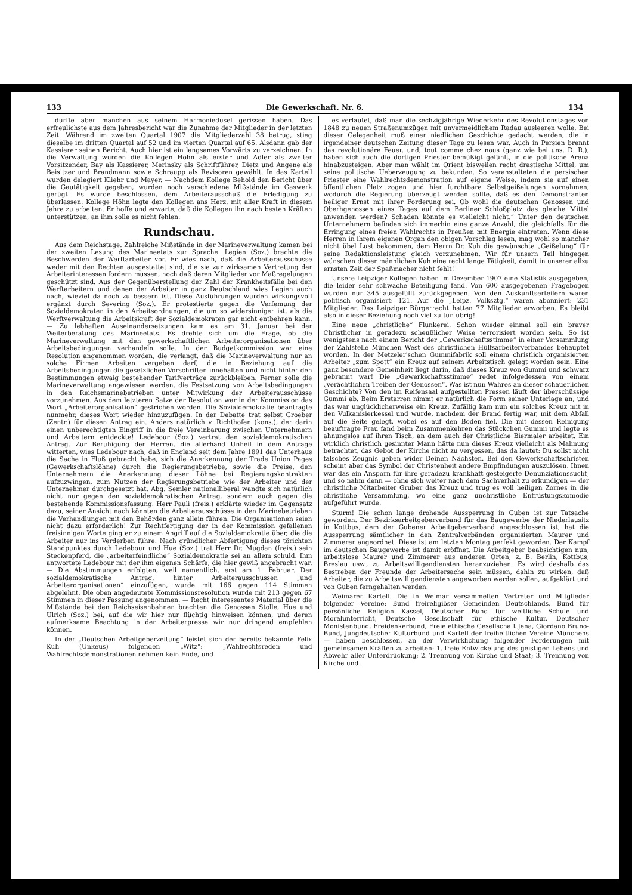133 Die Gewerkschaft. Nr. 6. 134
dürfte aber manchen aus seinem Harmoniedusel gerissen haben. Das erfreulichste aus dem Jahresbericht war die Zunahme der Mitglieder in der letzten Zeit. Während im zweiten Quartal 1907 die Mitgliederzahl 38 betrug, stieg dieselbe im dritten Quartal auf 52 und im vierten Quartal auf 65. Alsdann gab der Kassierer seinen Bericht. Auch hier ist ein langsames Vorwärts zu verzeichnen. In die Verwaltung wurden die Kollegen Höhn als erster und Adler als zweiter Vorsitzender, Bay als Kassierer, Merinsky als Schriftführer, Dietz und Angene als Beisitzer und Brandmann sowie Schraupp als Revisoren gewählt. In das Kartell wurden delegiert Kliehr und Mayer. — Nachdem Kollege Behold den Bericht über die Gautätigkeit gegeben, wurden noch verschiedene Mißstände im Gaswerk gerügt. Es wurde beschlossen, dem Arbeiterausschuß die Erledigung zu überlassen. Kollege Höhn legte den Kollegen ans Herz, mit aller Kraft in diesem Jahre zu arbeiten. Er hoffe und erwarte, daß die Kollegen ihn nach besten Kräften unterstützen, an ihm solle es nicht fehlen.
Rundschau.
Aus dem Reichstage. Zahlreiche Mißstände in der Marineverwaltung kamen bei der zweiten Lesung des Marineetats zur Sprache. Legien (Soz.) brachte die Beschwerden der Werftarbeiter vor. Er wies nach, daß die Arbeiterausschüsse weder mit den Rechten ausgestattet sind, die sie zur wirksamen Vertretung der Arbeiterinteressen fordern müssen, noch daß deren Mitglieder vor Maßregelungen geschützt sind. Aus der Gegenüberstellung der Zahl der Krankheitsfälle bei den Werftarbeitern und denen der Arbeiter in ganz Deutschland wies Legien auch nach, wieviel da noch zu bessern ist. Diese Ausführungen wurden wirkungsvoll ergänzt durch Severing (Soz.). Er protestierte gegen die Verfemung der Sozialdemokraten in den Arbeitsordnungen, die um so widersinniger ist, als die Werftverwaltung die Arbeitskraft der Sozialdemokraten gar nicht entbehren kann. — Zu lebhaften Auseinandersetzungen kam es am 31. Januar bei der Weiterberatung des Marineetats. Es drehte sich um die Frage, ob die Marineverwaltung mit den gewerkschaftlichen Arbeiterorganisationen über Arbeitsbedingungen verhandeln solle. In der Budgetkommission war eine Resolution angenommen worden, die verlangt, daß die Marineverwaltung nur an solche Firmen Arbeiten vergeben darf, die in Beziehung auf die Arbeitsbedingungen die gesetzlichen Vorschriften innehalten und nicht hinter den Bestimmungen etwaig bestehender Tarifverträge zurückbleiben. Ferner solle die Marineverwaltung angewiesen werden, die Festsetzung von Arbeitsbedingungen in den Reichsmarinebetrieben unter Mitwirkung der Arbeiterausschüsse vorzunehmen. Aus dem letzteren Satze der Resolution war in der Kommission das Wort „Arbeiterorganisation“ gestrichen worden. Die Sozialdemokratie beantragte nunmehr, dieses Wort wieder hinzuzufügen. In der Debatte trat selbst Groeber (Zentr.) für diesen Antrag ein. Anders natürlich v. Richthofen (kons.), der darin einen unberechtigten Eingriff in die freie Vereinbarung zwischen Unternehmern und Arbeitern entdeckte! Ledebour (Soz.) vertrat den sozialdemokratischen Antrag. Zur Beruhigung der Herren, die allerhand Unheil in dem Antrage witterten, wies Ledebour nach, daß in England seit dem Jahre 1891 das Unterhaus die Sache in Fluß gebracht habe, sich die Anerkennung der Trade Union Pages (Gewerkschaftslöhne) durch die Regierungsbetriebe, sowie die Preise, den Unternehmern die Anerkennung dieser Löhne bei Regierungskontrakten aufzuzwingen, zum Nutzen der Regierungsbetriebe wie der Arbeiter und der Unternehmer durchgesetzt hat. Abg. Semler nationalliberal wandte sich natürlich nicht nur gegen den sozialdemokratischen Antrag, sondern auch gegen die bestehende Kommissionsfassung. Herr Pauli (freis.) erklärte wieder im Gegensatz dazu, seiner Ansicht nach könnten die Arbeiterausschüsse in den Marinebetrieben die Verhandlungen mit den Behörden ganz allein führen. Die Organisationen seien nicht dazu erforderlich! Zur Rechtfertigung der in der Kommission gefallenen freisinnigen Worte ging er zu einem Angriff auf die Sozialdemokratie über, die die Arbeiter nur ins Verderben führe. Nach gründlicher Abfertigung dieses törichten Standpunktes durch Ledebour und Hue (Soz.) trat Herr Dr. Mugdan (freis.) sein Steckenpferd, die „arbeiterfeindliche“ Sozialdemokratie sei an allem schuld. Ihm antwortete Ledebour mit der ihm eigenen Schärfe, die hier gewiß angebracht war. — Die Abstimmungen erfolgten, weil namentlich, erst am 1. Februar. Der sozialdemokratische Antrag, hinter Arbeiterausschüssen „und Arbeiterorganisationen“ einzufügen, wurde mit 166 gegen 114 Stimmen abgelehnt. Die oben angedeutete Kommissionsresolution wurde mit 213 gegen 67 Stimmen in dieser Fassung angenommen. — Recht interessantes Material über die Mißstände bei den Reichseisenbahnen brachten die Genossen Stolle, Hue und Ulrich (Soz.) bei, auf die wir hier nur flüchtig hinweisen können, und deren aufmerksame Beachtung in der Arbeiterpresse wir nur dringend empfehlen können.
In der „Deutschen Arbeitgeberzeitung“ leistet sich der bereits bekannte Felix Kuh (Unkeus) folgenden „Witz“: „Wahlrechtsreden und Wahlrechtsdemonstrationen nehmen kein Ende, und
es verlautet, daß man die sechzigjährige Wiederkehr des Revolutionstages von 1848 zu neuen Straßenumzügen mit unvermeidlichem Radau ausleeren wolle. Bei dieser Gelegenheit muß einer niedlichen Geschichte gedacht werden, die in irgendeiner deutschen Zeitung dieser Tage zu lesen war. Auch in Persien brennt das revolutionäre Feuer, und, tout comme chez nous (ganz wie bei uns. D. R.), haben sich auch die dortigen Priester bemüßigt gefühlt, in die politische Arena hinabzusteigen. Aber man wählt im Orient bisweilen recht drastische Mittel, um seine politische Ueberzeugung zu bekunden. So veranstalteten die persischen Priester eine Wahlrechtsdemonstration auf eigene Weise, indem sie auf einen öffentlichen Platz zogen und hier furchtbare Selbstgeißelungen vornahmen, wodurch die Regierung überzeugt werden sollte, daß es den Demonstranten heiliger Ernst mit ihrer Forderung sei. Ob wohl die deutschen Genossen und Oberhgenossen eines Tages auf dem Berliner Schloßplatz das gleiche Mittel anwenden werden? Schaden könnte es vielleicht nicht.“ Unter den deutschen Unternehmern befinden sich immerhin eine ganze Anzahl, die gleichfalls für die Erringung eines freien Wahlrechts in Preußen mit Energie eintreten. Wenn diese Herren in ihrem eigenen Organ den obigen Vorschlag lesen, mag wohl so mancher nicht übel Lust bekommen, dem Herrn Dr. Kuh die gewünschte „Geißelung“ für seine Redaktionsleistung gleich vorzunehmen. Wir für unsern Teil hingegen wünschen dieser männlichen Kuh eine recht lange Tätigkeit, damit in unserer allzu ernsten Zeit der Spaßmacher nicht fehlt!
Unsere Leipziger Kollegen haben im Dezember 1907 eine Statistik ausgegeben, die leider sehr schwache Beteiligung fand. Von 600 ausgegebenen Fragebogen wurden nur 345 ausgefüllt zurückgegeben. Von den Auskunftserteilern waren politisch organisiert: 121. Auf die „Leipz. Volksztg.“ waren abonniert: 231 Mitglieder. Das Leipziger Bürgerrecht hatten 77 Mitglieder erworben. Es bleibt also in dieser Beziehung noch viel zu tun übrig!
Eine neue „christliche“ Flunkerei. Schon wieder einmal soll ein braver Christlicher in geradezu scheußlicher Weise terrorisiert worden sein. So ist wenigstens nach einem Bericht der „Gewerkschaftsstimme“ in einer Versammlung der Zahlstelle München West des christlichen Hülfsarbeiterverbandes behauptet worden. In der Metzeler'schen Gummifabrik soll einem christlich organisierten Arbeiter „zum Spott“ ein Kreuz auf seinem Arbeitstisch gelegt worden sein. Eine ganz besondere Gemeinheit liegt darin, daß dieses Kreuz von Gummi und schwarz gebrannt war! Die „Gewerkschaftsstimme“ redet infolgedessen von einem „verächtlichen Treiben der Genossen“. Was ist nun Wahres an dieser schauerlichen Geschichte? Von den im Reifensaal aufgestellten Pressen läuft der überschüssige Gummi ab. Beim Erstarren nimmt er natürlich die Form seiner Unterlage an, und das war unglücklicherweise ein Kreuz. Zufällig kam nun ein solches Kreuz mit in den Vulkanisierkessel und wurde, nachdem der Brand fertig war, mit dem Abfall auf die Seite gelegt, wobei es auf den Boden fiel. Die mit dessen Reinigung beauftragte Frau fand beim Zusammenkehren das Stückchen Gummi und legte es ahnungslos auf ihren Tisch, an dem auch der Christliche Biermaier arbeitet. Ein wirklich christlich gesinnter Mann hätte nun dieses Kreuz vielleicht als Mahnung betrachtet, das Gebot der Kirche nicht zu vergessen, das da lautet: Du sollst nicht falsches Zeugnis geben wider Deinen Nächsten. Bei den Gewerkschaftschristen scheint aber das Symbol der Christenheit andere Empfindungen auszulösen. Ihnen war das ein Ansporn für ihre geradezu krankhaft gesteigerte Denunziationssucht, und so nahm denn — ohne sich weiter nach dem Sachverhalt zu erkundigen — der christliche Mitarbeiter Gruber das Kreuz und trug es voll heiligen Zornes in die christliche Versammlung, wo eine ganz unchristliche Entrüstungskomödie aufgeführt wurde.
Sturm! Die schon lange drohende Aussperrung in Guben ist zur Tatsache geworden. Der Bezirksarbeitgeberverband für das Baugewerbe der Niederlausitz in Kottbus, dem der Gubener Arbeitgeberverband angeschlossen ist, hat die Aussperrung sämtlicher in den Zentralverbänden organisierten Maurer und Zimmerer angeordnet. Diese ist am letzten Montag perfekt geworden. Der Kampf im deutschen Baugewerbe ist damit eröffnet. Die Arbeitgeber beabsichtigen nun, arbeitslose Maurer und Zimmerer aus anderen Orten, z. B. Berlin, Kottbus, Breslau usw., zu Arbeitswilligendiensten heranzuziehen. Es wird deshalb das Bestreben der Freunde der Arbeitersache sein müssen, dahin zu wirken, daß Arbeiter, die zu Arbeitswilligendiensten angeworben werden sollen, aufgeklärt und von Guben ferngehalten werden.
Weimarer Kartell. Die in Weimar versammelten Vertreter und Mitglieder folgender Vereine: Bund freireligiöser Gemeinden Deutschlands, Bund für persönliche Religion Kassel, Deutscher Bund für weltliche Schule und Moralunterricht, Deutsche Gesellschaft für ethische Kultur, Deutscher Monistenbund, Freidenkerbund, Freie ethische Gesellschaft Jena, Giordano Bruno-Bund, Jungdeutscher Kulturbund und Kartell der freiheitlichen Vereine Münchens — haben beschlossen, an der Verwirklichung folgender Forderungen mit gemeinsamen Kräften zu arbeiten: 1. freie Entwickelung des geistigen Lebens und Abwehr aller Unterdrückung; 2. Trennung von Kirche und Staat; 3. Trennung von Kirche und